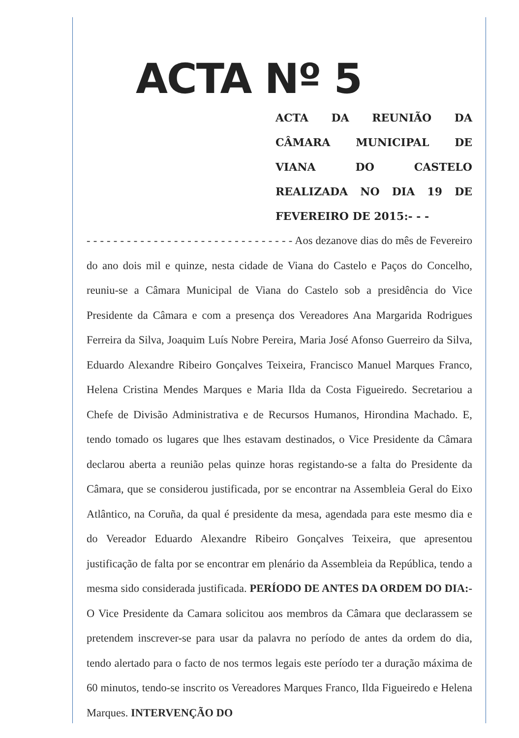ACTA Nº 5
ACTA DA REUNIÃO DA CÂMARA MUNICIPAL DE VIANA DO CASTELO REALIZADA NO DIA 19 DE FEVEREIRO DE 2015:- - -
- - - - - - - - - - - - - - - - - - - - - - - - - - - - - - - Aos dezanove dias do mês de Fevereiro do ano dois mil e quinze, nesta cidade de Viana do Castelo e Paços do Concelho, reuniu-se a Câmara Municipal de Viana do Castelo sob a presidência do Vice Presidente da Câmara e com a presença dos Vereadores Ana Margarida Rodrigues Ferreira da Silva, Joaquim Luís Nobre Pereira, Maria José Afonso Guerreiro da Silva, Eduardo Alexandre Ribeiro Gonçalves Teixeira, Francisco Manuel Marques Franco, Helena Cristina Mendes Marques e Maria Ilda da Costa Figueiredo. Secretariou a Chefe de Divisão Administrativa e de Recursos Humanos, Hirondina Machado. E, tendo tomado os lugares que lhes estavam destinados, o Vice Presidente da Câmara declarou aberta a reunião pelas quinze horas registando-se a falta do Presidente da Câmara, que se considerou justificada, por se encontrar na Assembleia Geral do Eixo Atlântico, na Coruña, da qual é presidente da mesa, agendada para este mesmo dia e do Vereador Eduardo Alexandre Ribeiro Gonçalves Teixeira, que apresentou justificação de falta por se encontrar em plenário da Assembleia da República, tendo a mesma sido considerada justificada. PERÍODO DE ANTES DA ORDEM DO DIA:- O Vice Presidente da Camara solicitou aos membros da Câmara que declarassem se pretendem inscrever-se para usar da palavra no período de antes da ordem do dia, tendo alertado para o facto de nos termos legais este período ter a duração máxima de 60 minutos, tendo-se inscrito os Vereadores Marques Franco, Ilda Figueiredo e Helena Marques. INTERVENÇÃO DO